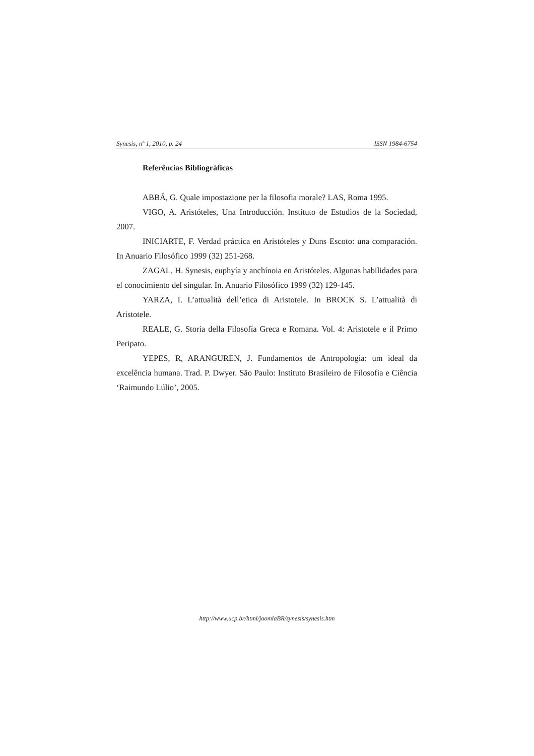Synesis, nº 1, 2010, p. 24 ISSN 1984-6754
Referências Bibliográficas
ABBÁ, G. Quale impostazione per la filosofia morale? LAS, Roma 1995.
VIGO, A. Aristóteles, Una Introducción. Instituto de Estudios de la Sociedad, 2007.
INICIARTE, F. Verdad práctica en Aristóteles y Duns Escoto: una comparación. In Anuario Filosófico 1999 (32) 251-268.
ZAGAL, H. Synesis, euphyía y anchínoia en Aristóteles. Algunas habilidades para el conocimiento del singular. In. Anuario Filosófico 1999 (32) 129-145.
YARZA, I. L’attualità dell’etica di Aristotele. In BROCK S. L’attualità di Aristotele.
REALE, G. Storia della Filosofía Greca e Romana. Vol. 4: Aristotele e il Primo Peripato.
YEPES, R, ARANGUREN, J. Fundamentos de Antropologia: um ideal da excelência humana. Trad. P. Dwyer. São Paulo: Instituto Brasileiro de Filosofia e Ciência ‘Raimundo Lúlio’, 2005.
http://www.ucp.br/html/joomlaBR/synesis/synesis.htm